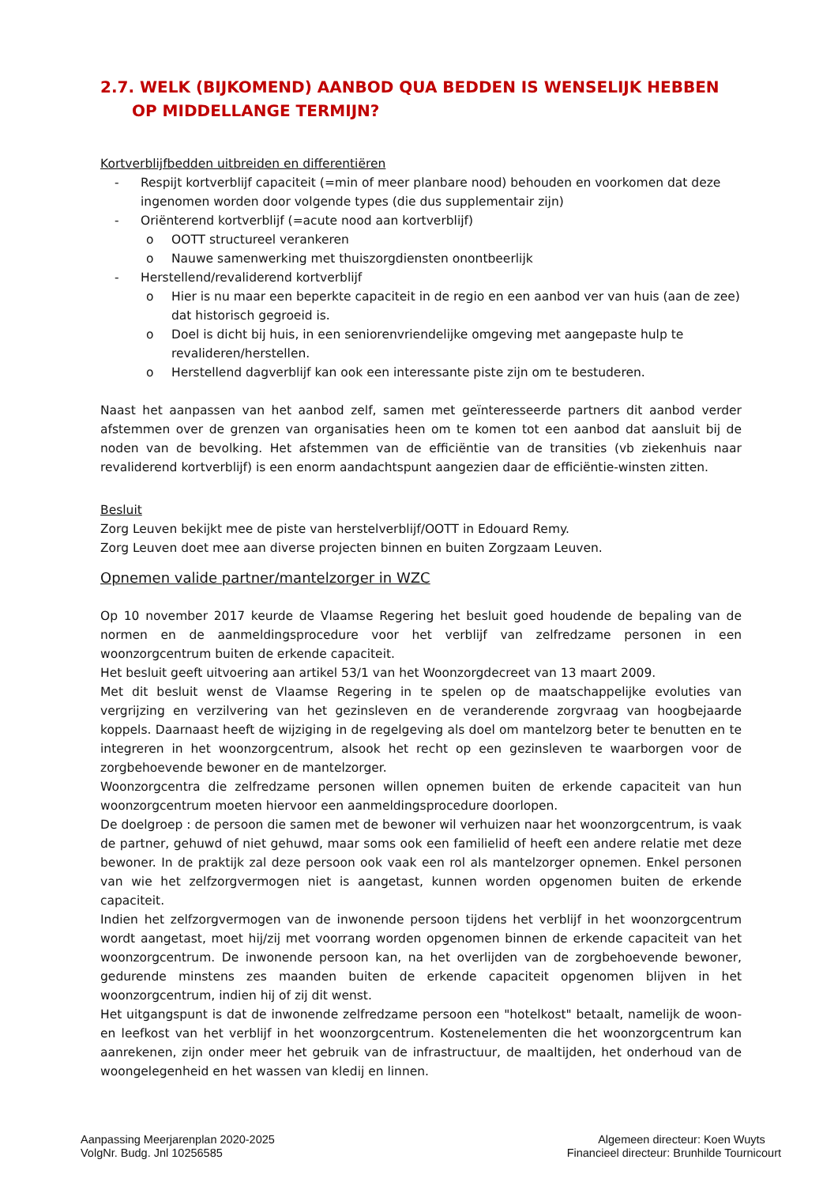2.7. WELK (BIJKOMEND) AANBOD QUA BEDDEN IS WENSELIJK HEBBEN OP MIDDELLANGE TERMIJN?
Kortverblijfbedden uitbreiden en differentiëren
- Respijt kortverblijf capaciteit (=min of meer planbare nood) behouden en voorkomen dat deze ingenomen worden door volgende types (die dus supplementair zijn)
- Oriënterend kortverblijf (=acute nood aan kortverblijf)
o OOTT structureel verankeren
o Nauwe samenwerking met thuiszorgdiensten onontbeerlijk
- Herstellend/revaliderend kortverblijf
o Hier is nu maar een beperkte capaciteit in de regio en een aanbod ver van huis (aan de zee) dat historisch gegroeid is.
o Doel is dicht bij huis, in een seniorenvriendelijke omgeving met aangepaste hulp te revalideren/herstellen.
o Herstellend dagverblijf kan ook een interessante piste zijn om te bestuderen.
Naast het aanpassen van het aanbod zelf, samen met geïnteresseerde partners dit aanbod verder afstemmen over de grenzen van organisaties heen om te komen tot een aanbod dat aansluit bij de noden van de bevolking. Het afstemmen van de efficiëntie van de transities (vb ziekenhuis naar revaliderend kortverblijf) is een enorm aandachtspunt aangezien daar de efficiëntie-winsten zitten.
Besluit
Zorg Leuven bekijkt mee de piste van herstelverblijf/OOTT in Edouard Remy.
Zorg Leuven doet mee aan diverse projecten binnen en buiten Zorgzaam Leuven.
Opnemen valide partner/mantelzorger in WZC
Op 10 november 2017 keurde de Vlaamse Regering het besluit goed houdende de bepaling van de normen en de aanmeldingsprocedure voor het verblijf van zelfredzame personen in een woonzorgcentrum buiten de erkende capaciteit.
Het besluit geeft uitvoering aan artikel 53/1 van het Woonzorgdecreet van 13 maart 2009.
Met dit besluit wenst de Vlaamse Regering in te spelen op de maatschappelijke evoluties van vergrijzing en verzilvering van het gezinsleven en de veranderende zorgvraag van hoogbejaarde koppels. Daarnaast heeft de wijziging in de regelgeving als doel om mantelzorg beter te benutten en te integreren in het woonzorgcentrum, alsook het recht op een gezinsleven te waarborgen voor de zorgbehoevende bewoner en de mantelzorger.
Woonzorgcentra die zelfredzame personen willen opnemen buiten de erkende capaciteit van hun woonzorgcentrum moeten hiervoor een aanmeldingsprocedure doorlopen.
De doelgroep : de persoon die samen met de bewoner wil verhuizen naar het woonzorgcentrum, is vaak de partner, gehuwd of niet gehuwd, maar soms ook een familielid of heeft een andere relatie met deze bewoner. In de praktijk zal deze persoon ook vaak een rol als mantelzorger opnemen. Enkel personen van wie het zelfzorgvermogen niet is aangetast, kunnen worden opgenomen buiten de erkende capaciteit.
Indien het zelfzorgvermogen van de inwonende persoon tijdens het verblijf in het woonzorgcentrum wordt aangetast, moet hij/zij met voorrang worden opgenomen binnen de erkende capaciteit van het woonzorgcentrum. De inwonende persoon kan, na het overlijden van de zorgbehoevende bewoner, gedurende minstens zes maanden buiten de erkende capaciteit opgenomen blijven in het woonzorgcentrum, indien hij of zij dit wenst.
Het uitgangspunt is dat de inwonende zelfredzame persoon een "hotelkost" betaalt, namelijk de woon- en leefkost van het verblijf in het woonzorgcentrum. Kostenelementen die het woonzorgcentrum kan aanrekenen, zijn onder meer het gebruik van de infrastructuur, de maaltijden, het onderhoud van de woongelegenheid en het wassen van kledij en linnen.
Aanpassing Meerjarenplan 2020-2025
VolgNr. Budg. Jnl 10256585
Algemeen directeur: Koen Wuyts
Financieel directeur: Brunhilde Tournicourt